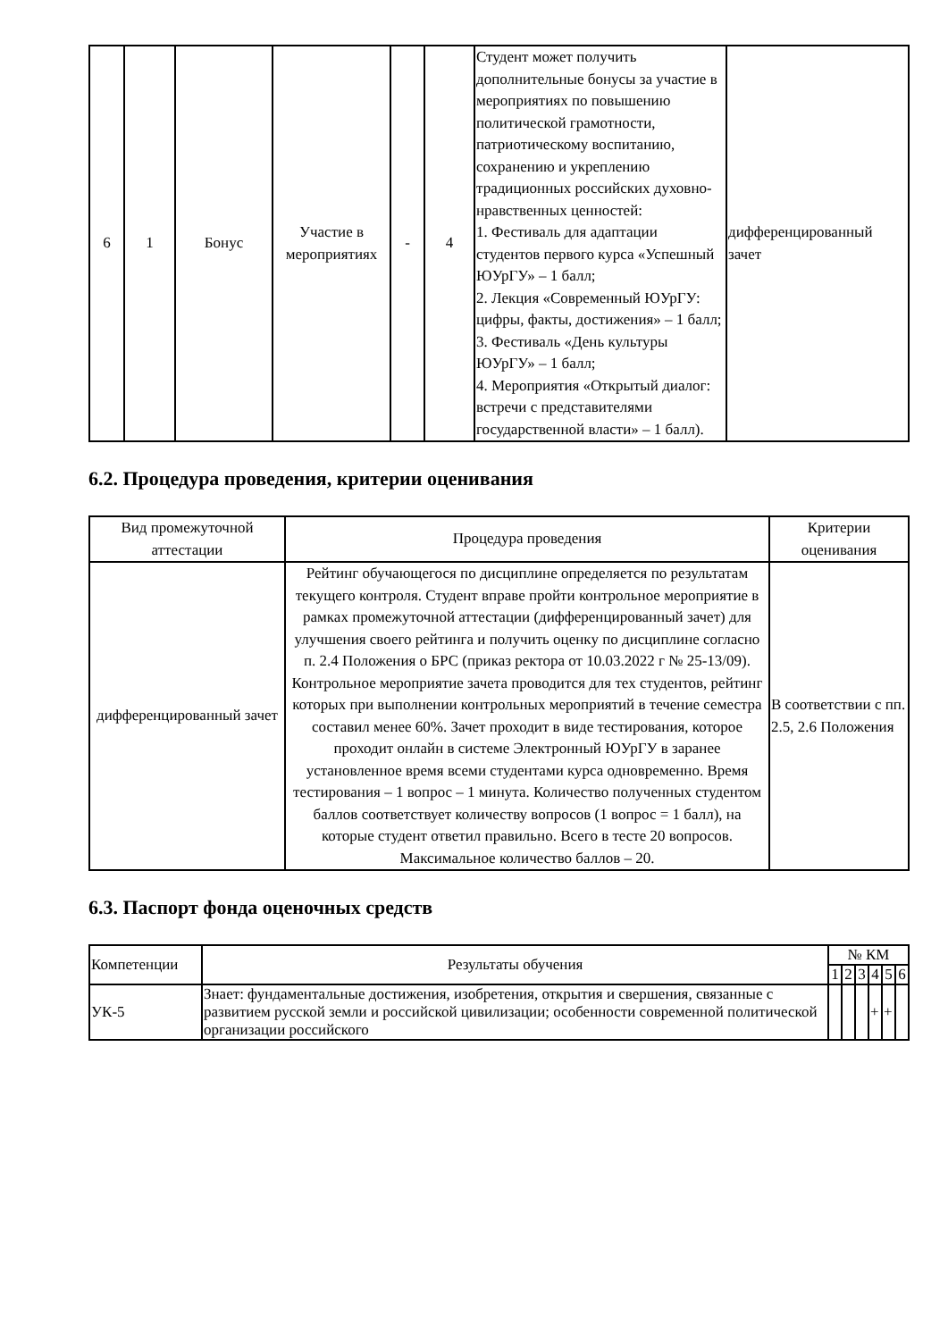| 6 | 1 | Бонус | Участие в мероприятиях | - | 4 | Студент может получить дополнительные бонусы за участие в мероприятиях по повышению политической грамотности, патриотическому воспитанию, сохранению и укреплению традиционных российских духовно-нравственных ценностей: 1. Фестиваль для адаптации студентов первого курса «Успешный ЮУрГУ» – 1 балл; 2. Лекция «Современный ЮУрГУ: цифры, факты, достижения» – 1 балл; 3. Фестиваль «День культуры ЮУрГУ» – 1 балл; 4. Мероприятия «Открытый диалог: встречи с представителями государственной власти» – 1 балл). | дифференцированный зачет |
6.2. Процедура проведения, критерии оценивания
| Вид промежуточной аттестации | Процедура проведения | Критерии оценивания |
| --- | --- | --- |
| дифференцированный зачет | Рейтинг обучающегося по дисциплине определяется по результатам текущего контроля. Студент вправе пройти контрольное мероприятие в рамках промежуточной аттестации (дифференцированный зачет) для улучшения своего рейтинга и получить оценку по дисциплине согласно п. 2.4 Положения о БРС (приказ ректора от 10.03.2022 г № 25-13/09). Контрольное мероприятие зачета проводится для тех студентов, рейтинг которых при выполнении контрольных мероприятий в течение семестра составил менее 60%. Зачет проходит в виде тестирования, которое проходит онлайн в системе Электронный ЮУрГУ в заранее установленное время всеми студентами курса одновременно. Время тестирования – 1 вопрос – 1 минута. Количество полученных студентом баллов соответствует количеству вопросов (1 вопрос = 1 балл), на которые студент ответил правильно. Всего в тесте 20 вопросов. Максимальное количество баллов – 20. | В соответствии с пп. 2.5, 2.6 Положения |
6.3. Паспорт фонда оценочных средств
| Компетенции | Результаты обучения | № КМ | | | | | |
| --- | --- | --- | --- | --- | --- | --- | --- |
| | | 1 | 2 | 3 | 4 | 5 | 6 |
| УК-5 | Знает: фундаментальные достижения, изобретения, открытия и свершения, связанные с развитием русской земли и российской цивилизации; особенности современной политической организации российского | | | | + | + | |